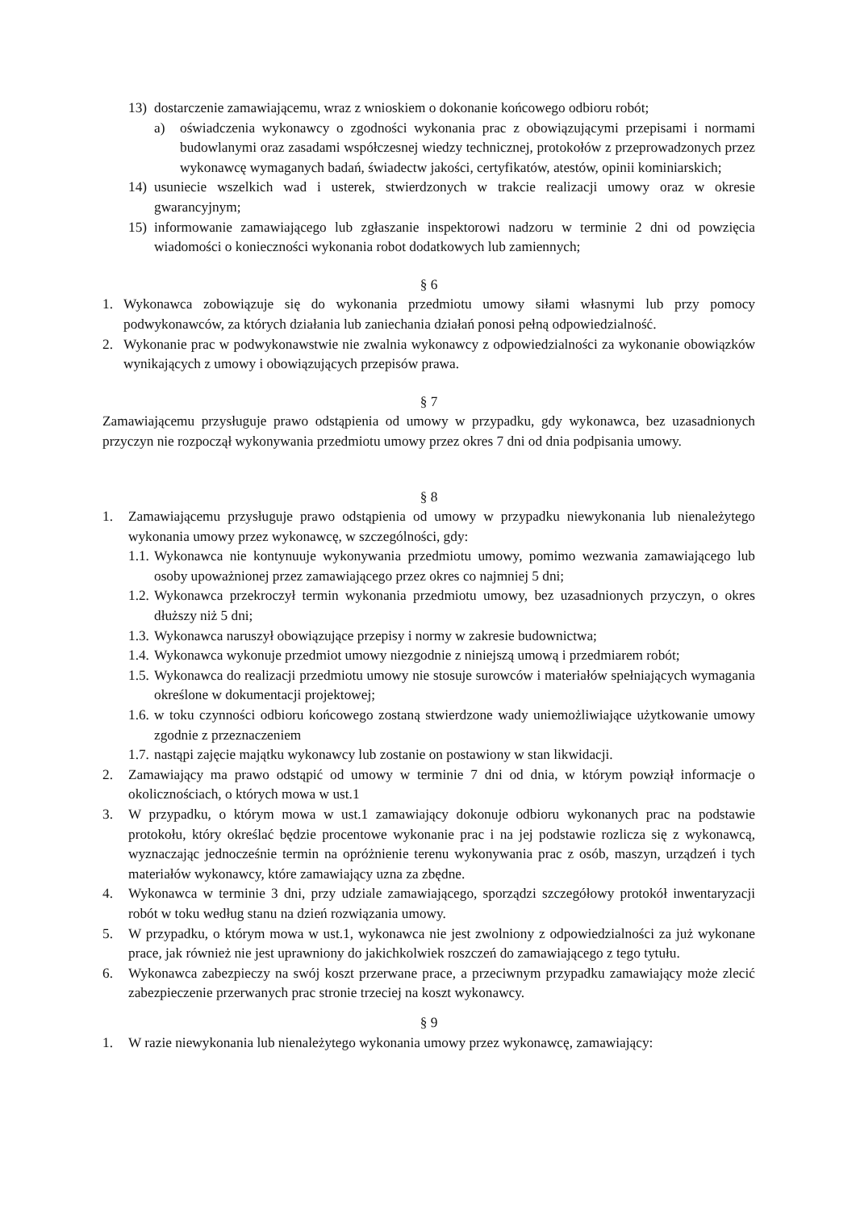13) dostarczenie zamawiającemu, wraz z wnioskiem o dokonanie końcowego odbioru robót;
a) oświadczenia wykonawcy o zgodności wykonania prac z obowiązującymi przepisami i normami budowlanymi oraz zasadami współczesnej wiedzy technicznej, protokołów z przeprowadzonych przez wykonawcę wymaganych badań, świadectw jakości, certyfikatów, atestów, opinii kominiarskich;
14) usuniecie wszelkich wad i usterek, stwierdzonych w trakcie realizacji umowy oraz w okresie gwarancyjnym;
15) informowanie zamawiającego lub zgłaszanie inspektorowi nadzoru w terminie 2 dni od powzięcia wiadomości o konieczności wykonania robot dodatkowych lub zamiennych;
§ 6
1. Wykonawca zobowiązuje się do wykonania przedmiotu umowy siłami własnymi lub przy pomocy podwykonawców, za których działania lub zaniechania działań ponosi pełną odpowiedzialność.
2. Wykonanie prac w podwykonawstwie nie zwalnia wykonawcy z odpowiedzialności za wykonanie obowiązków wynikających z umowy i obowiązujących przepisów prawa.
§ 7
Zamawiającemu przysługuje prawo odstąpienia od umowy w przypadku, gdy wykonawca, bez uzasadnionych przyczyn nie rozpoczął wykonywania przedmiotu umowy przez okres 7 dni od dnia podpisania umowy.
§ 8
1. Zamawiającemu przysługuje prawo odstąpienia od umowy w przypadku niewykonania lub nienależytego wykonania umowy przez wykonawcę, w szczególności, gdy:
1.1. Wykonawca nie kontynuuje wykonywania przedmiotu umowy, pomimo wezwania zamawiającego lub osoby upoważnionej przez zamawiającego przez okres co najmniej 5 dni;
1.2. Wykonawca przekroczył termin wykonania przedmiotu umowy, bez uzasadnionych przyczyn, o okres dłuższy niż 5 dni;
1.3. Wykonawca naruszył obowiązujące przepisy i normy w zakresie budownictwa;
1.4. Wykonawca wykonuje przedmiot umowy niezgodnie z niniejszą umową i przedmiarem robót;
1.5. Wykonawca do realizacji przedmiotu umowy nie stosuje surowców i materiałów spełniających wymagania określone w dokumentacji projektowej;
1.6. w toku czynności odbioru końcowego zostaną stwierdzone wady uniemożliwiające użytkowanie umowy zgodnie z przeznaczeniem
1.7. nastąpi zajęcie majątku wykonawcy lub zostanie on postawiony w stan likwidacji.
2. Zamawiający ma prawo odstąpić od umowy w terminie 7 dni od dnia, w którym powziął informacje o okolicznościach, o których mowa w ust.1
3. W przypadku, o którym mowa w ust.1 zamawiający dokonuje odbioru wykonanych prac na podstawie protokołu, który określać będzie procentowe wykonanie prac i na jej podstawie rozlicza się z wykonawcą, wyznaczając jednocześnie termin na opróżnienie terenu wykonywania prac z osób, maszyn, urządzeń i tych materiałów wykonawcy, które zamawiający uzna za zbędne.
4. Wykonawca w terminie 3 dni, przy udziale zamawiającego, sporządzi szczegółowy protokół inwentaryzacji robót w toku według stanu na dzień rozwiązania umowy.
5. W przypadku, o którym mowa w ust.1, wykonawca nie jest zwolniony z odpowiedzialności za już wykonane prace, jak również nie jest uprawniony do jakichkolwiek roszczeń do zamawiającego z tego tytułu.
6. Wykonawca zabezpieczy na swój koszt przerwane prace, a przeciwnym przypadku zamawiający może zlecić zabezpieczenie przerwanych prac stronie trzeciej na koszt wykonawcy.
§ 9
1. W razie niewykonania lub nienależytego wykonania umowy przez wykonawcę, zamawiający: